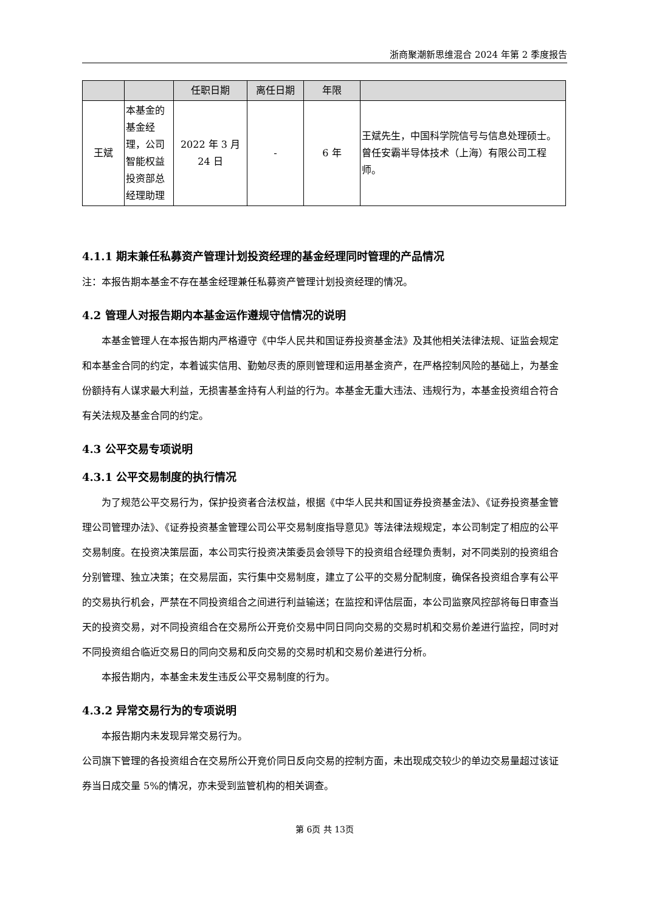浙商聚潮新思维混合 2024 年第 2 季度报告
| | | 任职日期 | 离任日期 | 年限 | |
| --- | --- | --- | --- | --- | --- |
| 王斌 | 本基金的基金经理，公司智能权益投资部总经理助理 | 2022 年 3 月 24 日 | - | 6 年 | 王斌先生，中国科学院信号与信息处理硕士。曾任安霸半导体技术（上海）有限公司工程师。 |
4.1.1 期末兼任私募资产管理计划投资经理的基金经理同时管理的产品情况
注：本报告期本基金不存在基金经理兼任私募资产管理计划投资经理的情况。
4.2 管理人对报告期内本基金运作遵规守信情况的说明
本基金管理人在本报告期内严格遵守《中华人民共和国证券投资基金法》及其他相关法律法规、证监会规定和本基金合同的约定，本着诚实信用、勤勉尽责的原则管理和运用基金资产，在严格控制风险的基础上，为基金份额持有人谋求最大利益，无损害基金持有人利益的行为。本基金无重大违法、违规行为，本基金投资组合符合有关法规及基金合同的约定。
4.3 公平交易专项说明
4.3.1 公平交易制度的执行情况
为了规范公平交易行为，保护投资者合法权益，根据《中华人民共和国证券投资基金法》、《证券投资基金管理公司管理办法》、《证券投资基金管理公司公平交易制度指导意见》等法律法规规定，本公司制定了相应的公平交易制度。在投资决策层面，本公司实行投资决策委员会领导下的投资组合经理负责制，对不同类别的投资组合分别管理、独立决策；在交易层面，实行集中交易制度，建立了公平的交易分配制度，确保各投资组合享有公平的交易执行机会，严禁在不同投资组合之间进行利益输送；在监控和评估层面，本公司监察风控部将每日审查当天的投资交易，对不同投资组合在交易所公开竞价交易中同日同向交易的交易时机和交易价差进行监控，同时对不同投资组合临近交易日的同向交易和反向交易的交易时机和交易价差进行分析。
本报告期内，本基金未发生违反公平交易制度的行为。
4.3.2 异常交易行为的专项说明
本报告期内未发现异常交易行为。
公司旗下管理的各投资组合在交易所公开竞价同日反向交易的控制方面，未出现成交较少的单边交易量超过该证券当日成交量 5%的情况，亦未受到监管机构的相关调查。
第 6页 共 13页